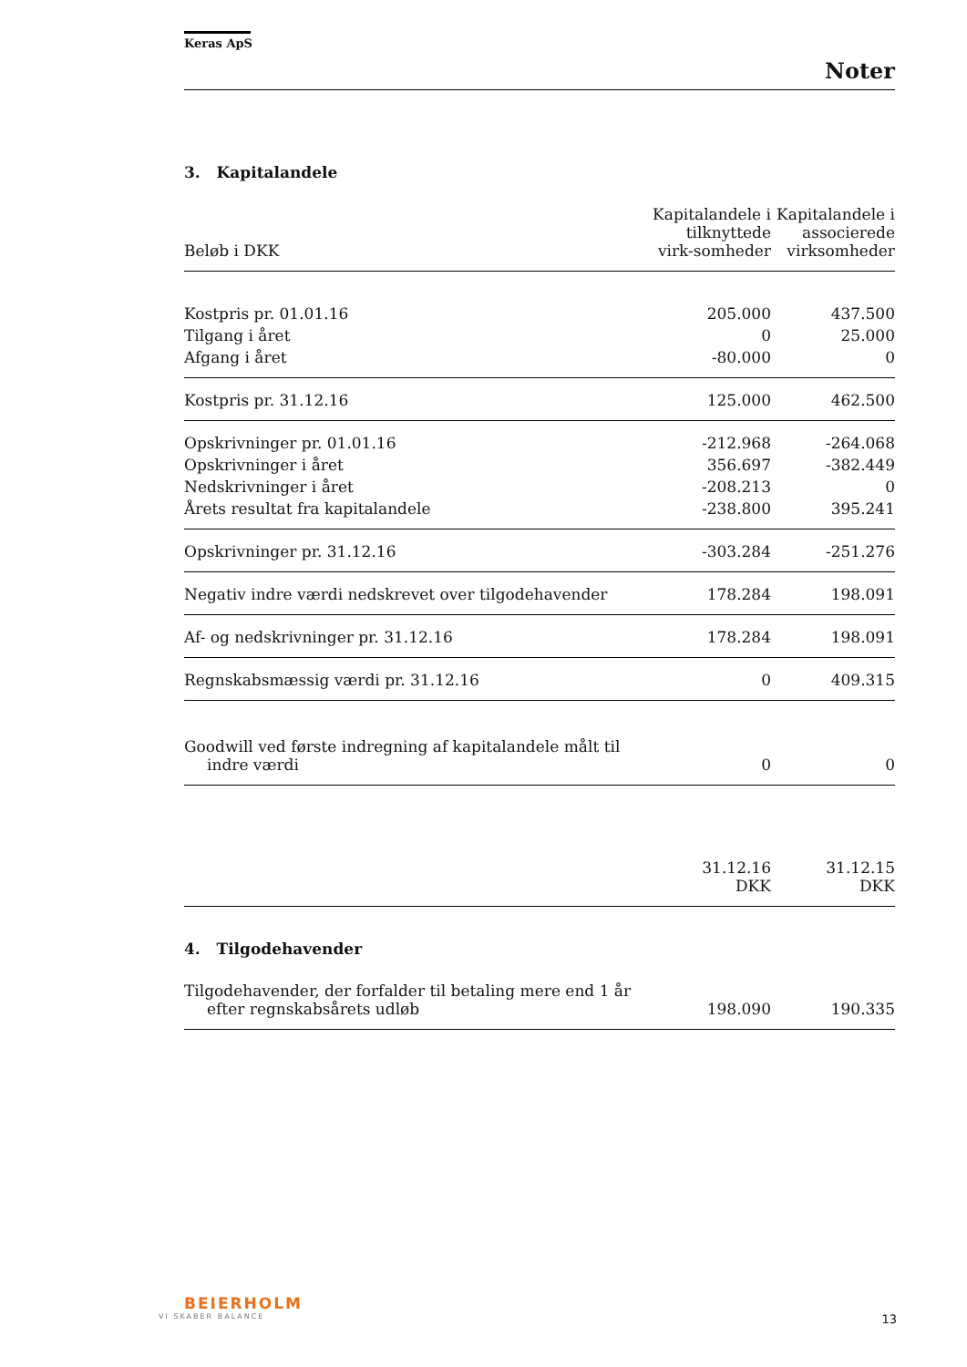Keras ApS
Noter
3. Kapitalandele
| Beløb i DKK | Kapitalandele i tilknyttede virk-somheder | Kapitalandele i associerede virksomheder |
| --- | --- | --- |
| Kostpris pr. 01.01.16 | 205.000 | 437.500 |
| Tilgang i året | 0 | 25.000 |
| Afgang i året | -80.000 | 0 |
| Kostpris pr. 31.12.16 | 125.000 | 462.500 |
| Opskrivninger pr. 01.01.16 | -212.968 | -264.068 |
| Opskrivninger i året | 356.697 | -382.449 |
| Nedskrivninger i året | -208.213 | 0 |
| Årets resultat fra kapitalandele | -238.800 | 395.241 |
| Opskrivninger pr. 31.12.16 | -303.284 | -251.276 |
| Negativ indre værdi nedskrevet over tilgodehavender | 178.284 | 198.091 |
| Af- og nedskrivninger pr. 31.12.16 | 178.284 | 198.091 |
| Regnskabsmæssig værdi pr. 31.12.16 | 0 | 409.315 |
| Goodwill ved første indregning af kapitalandele målt til indre værdi | 0 | 0 |
| | 31.12.16 DKK | 31.12.15 DKK |
4. Tilgodehavender
| Tilgodehavender, der forfalder til betaling mere end 1 år efter regnskabsårets udløb | 198.090 | 190.335 |
BEIERHOLM
VI SKABER BALANCE
13